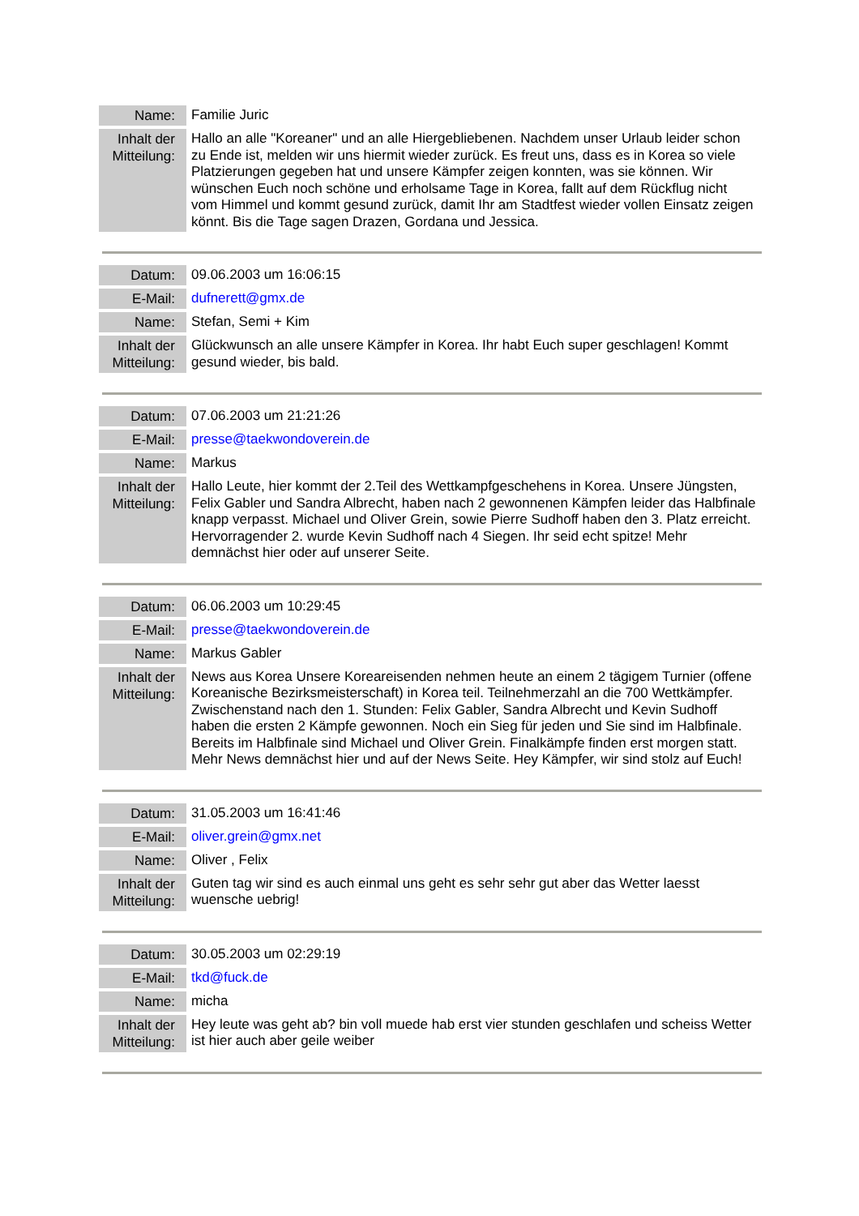| Name: | Familie Juric |
| Inhalt der Mitteilung: | Hallo an alle "Koreaner" und an alle Hiergebliebenen. Nachdem unser Urlaub leider schon zu Ende ist, melden wir uns hiermit wieder zurück. Es freut uns, dass es in Korea so viele Platzierungen gegeben hat und unsere Kämpfer zeigen konnten, was sie können. Wir wünschen Euch noch schöne und erholsame Tage in Korea, fallt auf dem Rückflug nicht vom Himmel und kommt gesund zurück, damit Ihr am Stadtfest wieder vollen Einsatz zeigen könnt. Bis die Tage sagen Drazen, Gordana und Jessica. |
| Datum: | 09.06.2003 um 16:06:15 |
| E-Mail: | dufnerett@gmx.de |
| Name: | Stefan, Semi + Kim |
| Inhalt der Mitteilung: | Glückwunsch an alle unsere Kämpfer in Korea. Ihr habt Euch super geschlagen! Kommt gesund wieder, bis bald. |
| Datum: | 07.06.2003 um 21:21:26 |
| E-Mail: | presse@taekwondoverein.de |
| Name: | Markus |
| Inhalt der Mitteilung: | Hallo Leute, hier kommt der 2.Teil des Wettkampfgeschehens in Korea. Unsere Jüngsten, Felix Gabler und Sandra Albrecht, haben nach 2 gewonnenen Kämpfen leider das Halbfinale knapp verpasst. Michael und Oliver Grein, sowie Pierre Sudhoff haben den 3. Platz erreicht. Hervorragender 2. wurde Kevin Sudhoff nach 4 Siegen. Ihr seid echt spitze! Mehr demnächst hier oder auf unserer Seite. |
| Datum: | 06.06.2003 um 10:29:45 |
| E-Mail: | presse@taekwondoverein.de |
| Name: | Markus Gabler |
| Inhalt der Mitteilung: | News aus Korea Unsere Koreareisenden nehmen heute an einem 2 tägigem Turnier (offene Koreanische Bezirksmeisterschaft) in Korea teil. Teilnehmerzahl an die 700 Wettkämpfer. Zwischenstand nach den 1. Stunden: Felix Gabler, Sandra Albrecht und Kevin Sudhoff haben die ersten 2 Kämpfe gewonnen. Noch ein Sieg für jeden und Sie sind im Halbfinale. Bereits im Halbfinale sind Michael und Oliver Grein. Finalkämpfe finden erst morgen statt. Mehr News demnächst hier und auf der News Seite. Hey Kämpfer, wir sind stolz auf Euch! |
| Datum: | 31.05.2003 um 16:41:46 |
| E-Mail: | oliver.grein@gmx.net |
| Name: | Oliver , Felix |
| Inhalt der Mitteilung: | Guten tag wir sind es auch einmal uns geht es sehr sehr gut aber das Wetter laesst wuensche uebrig! |
| Datum: | 30.05.2003 um 02:29:19 |
| E-Mail: | tkd@fuck.de |
| Name: | micha |
| Inhalt der Mitteilung: | Hey leute was geht ab? bin voll muede hab erst vier stunden geschlafen und scheiss Wetter ist hier auch aber geile weiber |